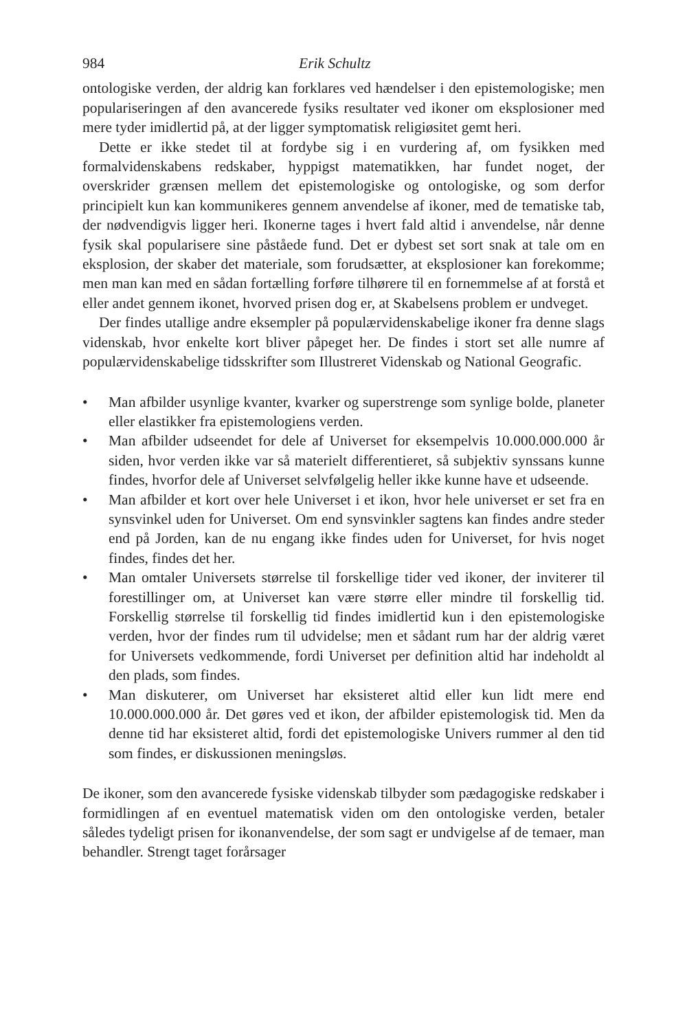984 Erik Schultz
ontologiske verden, der aldrig kan forklares ved hændelser i den epistemologiske; men populariseringen af den avancerede fysiks resultater ved ikoner om eksplosioner med mere tyder imidlertid på, at der ligger symptomatisk religiøsitet gemt heri.
Dette er ikke stedet til at fordybe sig i en vurdering af, om fysikken med formalvidenskabens redskaber, hyppigst matematikken, har fundet noget, der overskrider grænsen mellem det epistemologiske og ontologiske, og som derfor principielt kun kan kommunikeres gennem anvendelse af ikoner, med de tematiske tab, der nødvendigvis ligger heri. Ikonerne tages i hvert fald altid i anvendelse, når denne fysik skal popularisere sine påståede fund. Det er dybest set sort snak at tale om en eksplosion, der skaber det materiale, som forudsætter, at eksplosioner kan forekomme; men man kan med en sådan fortælling forføre tilhørere til en fornemmelse af at forstå et eller andet gennem ikonet, hvorved prisen dog er, at Skabelsens problem er undveget.
Der findes utallige andre eksempler på populærvidenskabelige ikoner fra denne slags videnskab, hvor enkelte kort bliver påpeget her. De findes i stort set alle numre af populærvidenskabelige tidsskrifter som Illustreret Videnskab og National Geografic.
• Man afbilder usynlige kvanter, kvarker og superstrenge som synlige bolde, planeter eller elastikker fra epistemologiens verden.
• Man afbilder udseendet for dele af Universet for eksempelvis 10.000.000.000 år siden, hvor verden ikke var så materielt differentieret, så subjektiv synssans kunne findes, hvorfor dele af Universet selvfølgelig heller ikke kunne have et udseende.
• Man afbilder et kort over hele Universet i et ikon, hvor hele universet er set fra en synsvinkel uden for Universet. Om end synsvinkler sagtens kan findes andre steder end på Jorden, kan de nu engang ikke findes uden for Universet, for hvis noget findes, findes det her.
• Man omtaler Universets størrelse til forskellige tider ved ikoner, der inviterer til forestillinger om, at Universet kan være større eller mindre til forskellig tid. Forskellig størrelse til forskellig tid findes imidlertid kun i den epistemologiske verden, hvor der findes rum til udvidelse; men et sådant rum har der aldrig været for Universets vedkommende, fordi Universet per definition altid har indeholdt al den plads, som findes.
• Man diskuterer, om Universet har eksisteret altid eller kun lidt mere end 10.000.000.000 år. Det gøres ved et ikon, der afbilder epistemologisk tid. Men da denne tid har eksisteret altid, fordi det epistemologiske Univers rummer al den tid som findes, er diskussionen meningsløs.
De ikoner, som den avancerede fysiske videnskab tilbyder som pædagogiske redskaber i formidlingen af en eventuel matematisk viden om den ontologiske verden, betaler således tydeligt prisen for ikonanvendelse, der som sagt er undvigelse af de temaer, man behandler. Strengt taget forårsager